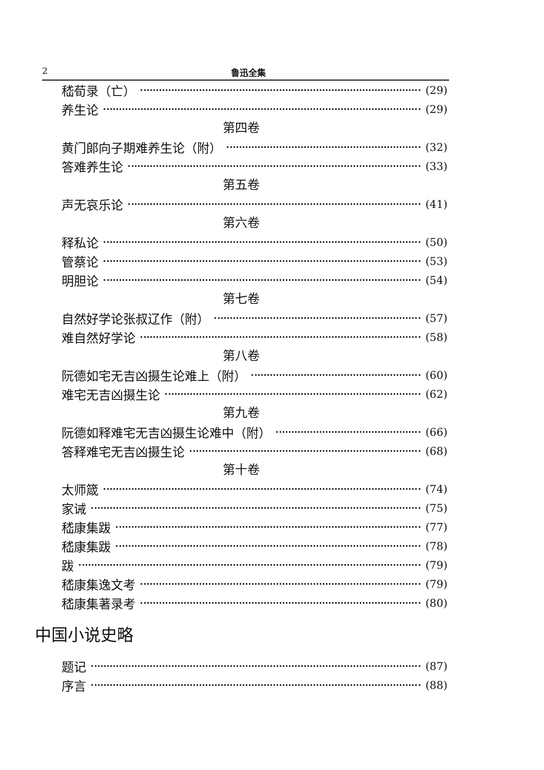2 鲁迅全集
嵇荀录（亡） (29)
养生论 (29)
第四卷
黄门郎向子期难养生论（附） (32)
答难养生论 (33)
第五卷
声无哀乐论 (41)
第六卷
释私论 (50)
管蔡论 (53)
明胆论 (54)
第七卷
自然好学论张叔辽作（附） (57)
难自然好学论 (58)
第八卷
阮德如宅无吉凶摄生论难上（附） (60)
难宅无吉凶摄生论 (62)
第九卷
阮德如释难宅无吉凶摄生论难中（附） (66)
答释难宅无吉凶摄生论 (68)
第十卷
太师箴 (74)
家诫 (75)
嵇康集跋 (77)
嵇康集跋 (78)
跋 (79)
嵇康集逸文考 (79)
嵇康集著录考 (80)
中国小说史略
题记 (87)
序言 (88)